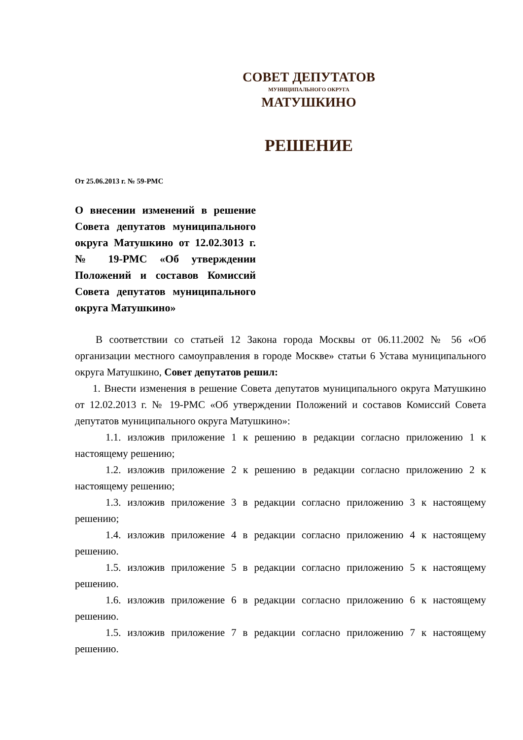СОВЕТ ДЕПУТАТОВ
МУНИЦИПАЛЬНОГО ОКРУГА
МАТУШКИНО
РЕШЕНИЕ
От 25.06.2013 г. № 59-РМС
О внесении изменений в решение Совета депутатов муниципального округа Матушкино от 12.02.3013 г. № 19-РМС «Об утверждении Положений и составов Комиссий Совета депутатов муниципального округа Матушкино»
В соответствии со статьей 12 Закона города Москвы от 06.11.2002 № 56 «Об организации местного самоуправления в городе Москве» статьи 6 Устава муниципального округа Матушкино, Совет депутатов решил:
1. Внести изменения в решение Совета депутатов муниципального округа Матушкино от 12.02.2013 г. № 19-РМС «Об утверждении Положений и составов Комиссий Совета депутатов муниципального округа Матушкино»:
1.1. изложив приложение 1 к решению в редакции согласно приложению 1 к настоящему решению;
1.2. изложив приложение 2 к решению в редакции согласно приложению 2 к настоящему решению;
1.3. изложив приложение 3 в редакции согласно приложению 3 к настоящему решению;
1.4. изложив приложение 4 в редакции согласно приложению 4 к настоящему решению.
1.5. изложив приложение 5 в редакции согласно приложению 5 к настоящему решению.
1.6. изложив приложение 6 в редакции согласно приложению 6 к настоящему решению.
1.5. изложив приложение 7 в редакции согласно приложению 7 к настоящему решению.